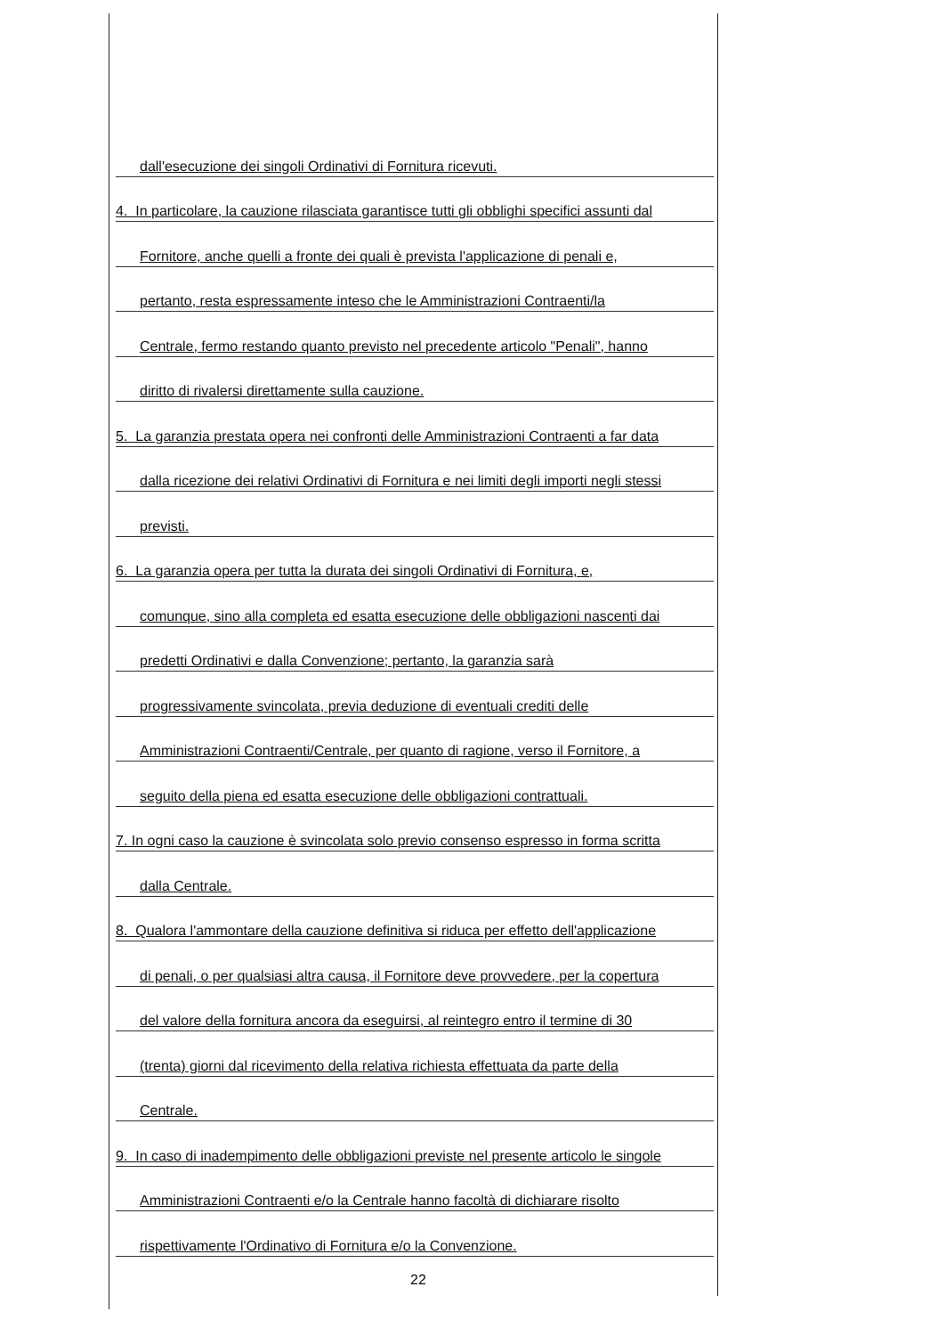dall'esecuzione dei singoli Ordinativi di Fornitura ricevuti.
4. In particolare, la cauzione rilasciata garantisce tutti gli obblighi specifici assunti dal
Fornitore, anche quelli a fronte dei quali è prevista l'applicazione di penali e,
pertanto, resta espressamente inteso che le Amministrazioni Contraenti/la
Centrale, fermo restando quanto previsto nel precedente articolo "Penali", hanno
diritto di rivalersi direttamente sulla cauzione.
5. La garanzia prestata opera nei confronti delle Amministrazioni Contraenti a far data
dalla ricezione dei relativi Ordinativi di Fornitura e nei limiti degli importi negli stessi
previsti.
6. La garanzia opera per tutta la durata dei singoli Ordinativi di Fornitura, e,
comunque, sino alla completa ed esatta esecuzione delle obbligazioni nascenti dai
predetti Ordinativi e dalla Convenzione; pertanto, la garanzia sarà
progressivamente svincolata, previa deduzione di eventuali crediti delle
Amministrazioni Contraenti/Centrale, per quanto di ragione, verso il Fornitore, a
seguito della piena ed esatta esecuzione delle obbligazioni contrattuali.
7. In ogni caso la cauzione è svincolata solo previo consenso espresso in forma scritta
dalla Centrale.
8. Qualora l'ammontare della cauzione definitiva si riduca per effetto dell'applicazione
di penali, o per qualsiasi altra causa, il Fornitore deve provvedere, per la copertura
del valore della fornitura ancora da eseguirsi, al reintegro entro il termine di 30
(trenta) giorni dal ricevimento della relativa richiesta effettuata da parte della
Centrale.
9. In caso di inadempimento delle obbligazioni previste nel presente articolo le singole
Amministrazioni Contraenti e/o la Centrale hanno facoltà di dichiarare risolto
rispettivamente l'Ordinativo di Fornitura e/o la Convenzione.
22